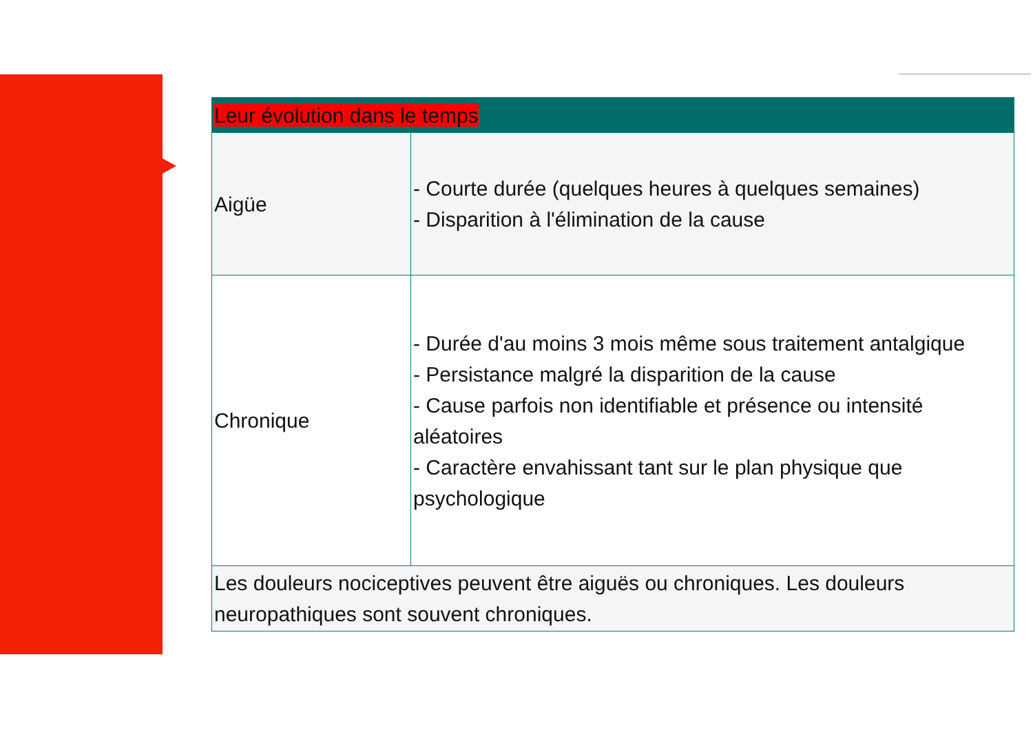| Leur évolution dans le temps | |
| --- | --- |
| Aigüe | - Courte durée (quelques heures à quelques semaines) - Disparition à l'élimination de la cause |
| Chronique | - Durée d'au moins 3 mois même sous traitement antalgique - Persistance malgré la disparition de la cause - Cause parfois non identifiable et présence ou intensité aléatoires - Caractère envahissant tant sur le plan physique que psychologique |
| Les douleurs nociceptives peuvent être aiguës ou chroniques. Les douleurs neuropathiques sont souvent chroniques. | |